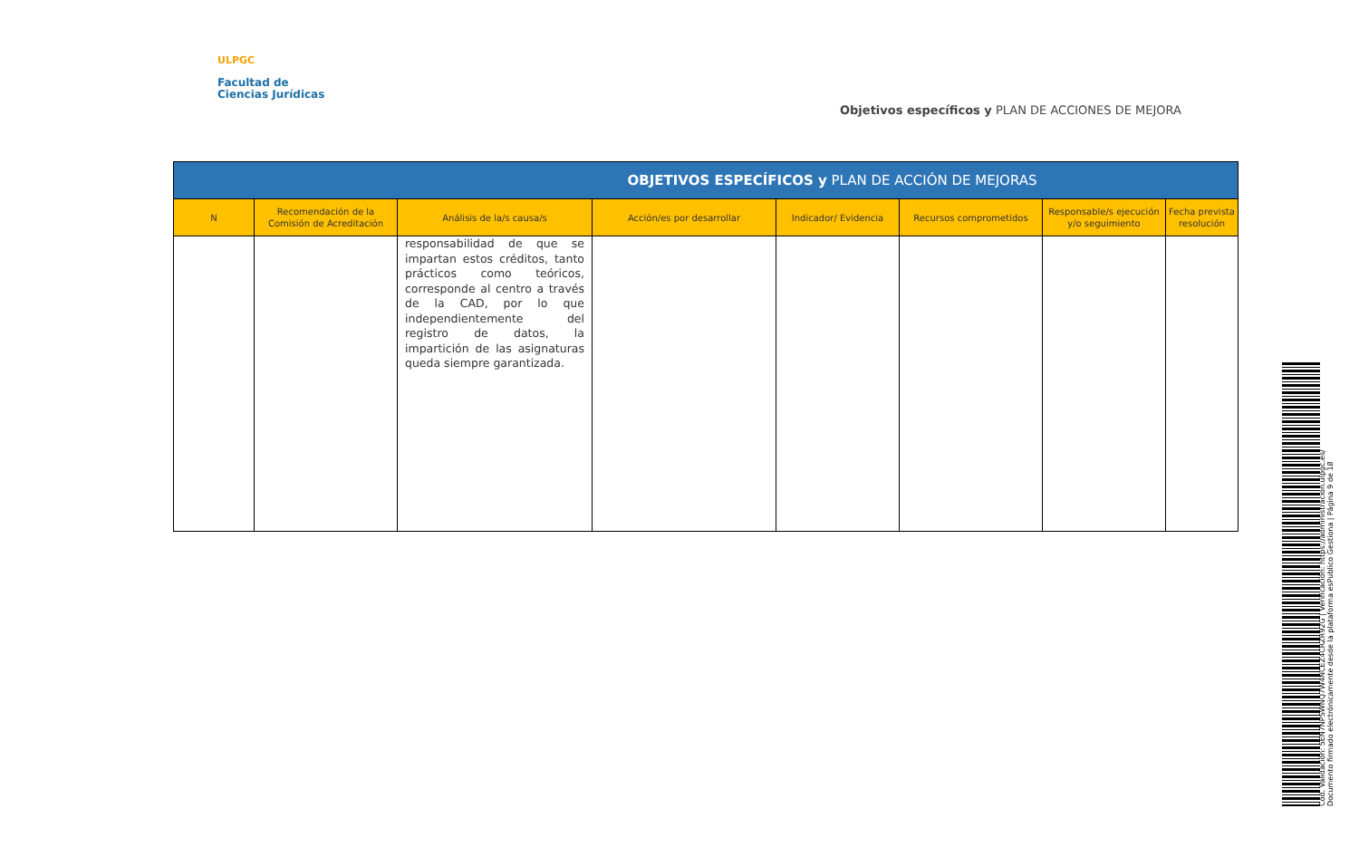ULPGC
Facultad de
Ciencias Jurídicas
Objetivos específicos y PLAN DE ACCIONES DE MEJORA
| OBJETIVOS ESPECÍFICOS y PLAN DE ACCIÓN DE MEJORAS | | | | | | | |
| --- | --- | --- | --- | --- | --- | --- | --- |
| N | Recomendación de la Comisión de Acreditación | Análisis de la/s causa/s | Acción/es por desarrollar | Indicador/ Evidencia | Recursos comprometidos | Responsable/s ejecución y/o seguimiento | Fecha prevista resolución |
| | | responsabilidad de que se impartan estos créditos, tanto prácticos como teóricos, corresponde al centro a través de la CAD, por lo que independientemente del registro de datos, la impartición de las asignaturas queda siempre garantizada. | | | | | |
Cód. Validación: 5EN7NPSWNQ7W4NCEZ4CRZR92G | Verificación: https://administracion.ulpgc.es/
Documento firmado electrónicamente desde la plataforma esPublico Gestiona | Página 9 de 18